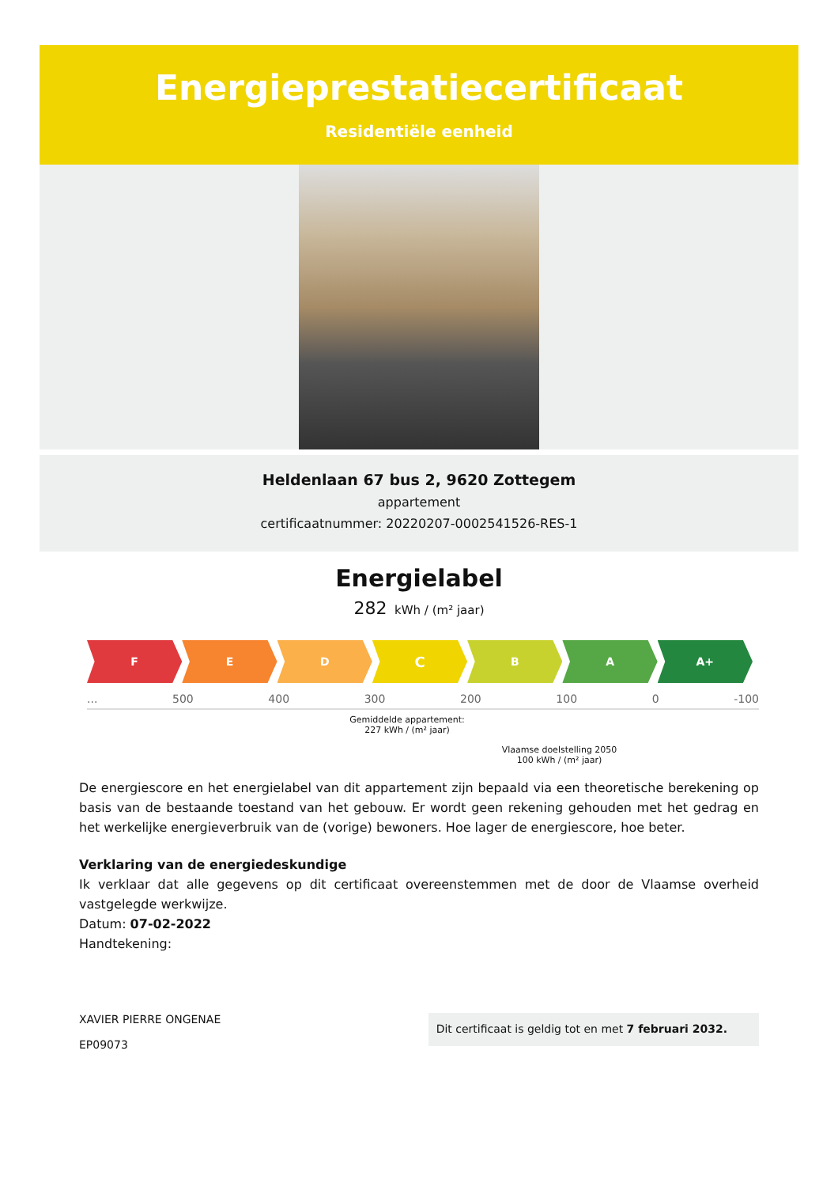Energieprestatiecertificaat
Residentiële eenheid
Heldenlaan 67 bus 2, 9620 Zottegem
appartement
certificaatnummer: 20220207-0002541526-RES-1
Energielabel
282 kWh / (m² jaar)
F E D
C
B A A+
... 500 400 300 200 100 0 -100
Gemiddelde appartement:
227 kWh / (m² jaar)
Vlaamse doelstelling 2050
100 kWh / (m² jaar)
De energiescore en het energielabel van dit appartement zijn bepaald via een theoretische berekening op basis van de bestaande toestand van het gebouw. Er wordt geen rekening gehouden met het gedrag en het werkelijke energieverbruik van de (vorige) bewoners. Hoe lager de energiescore, hoe beter.
Verklaring van de energiedeskundige
Ik verklaar dat alle gegevens op dit certificaat overeenstemmen met de door de Vlaamse overheid vastgelegde werkwijze.
Datum: 07-02-2022
Handtekening:
XAVIER PIERRE ONGENAE
EP09073
Dit certificaat is geldig tot en met 7 februari 2032.